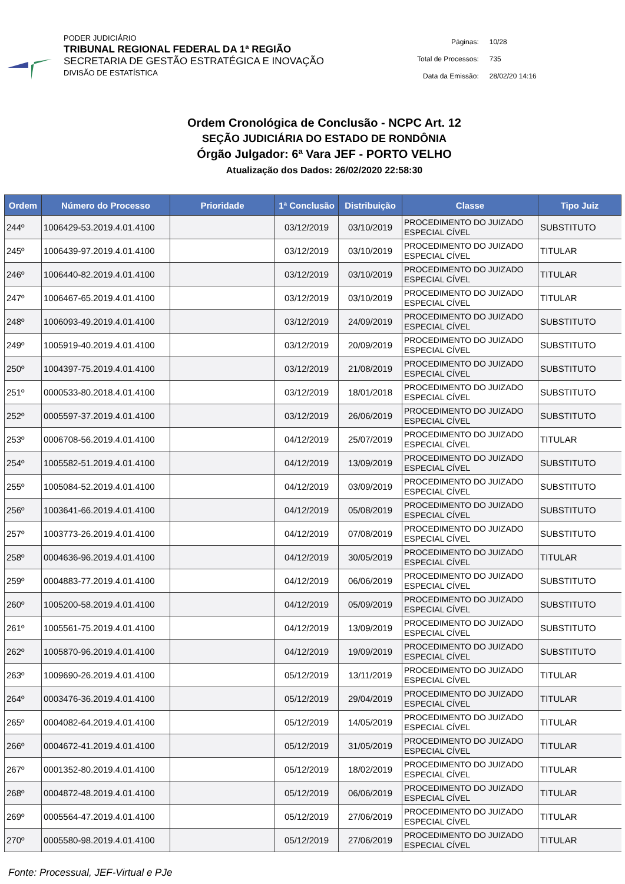PODER JUDICIÁRIO
TRIBUNAL REGIONAL FEDERAL DA 1ª REGIÃO
SECRETARIA DE GESTÃO ESTRATÉGICA E INOVAÇÃO
DIVISÃO DE ESTATÍSTICA
| Páginas: | 10/28 |
| Total de Processos: | 735 |
| Data da Emissão: | 28/02/20 14:16 |
Ordem Cronológica de Conclusão - NCPC Art. 12
SEÇÃO JUDICIÁRIA DO ESTADO DE RONDÔNIA
Órgão Julgador: 6ª Vara JEF - PORTO VELHO
Atualização dos Dados: 26/02/2020 22:58:30
| Ordem | Número do Processo | Prioridade | 1ª Conclusão | Distribuição | Classe | Tipo Juiz |
| --- | --- | --- | --- | --- | --- | --- |
| 244º | 1006429-53.2019.4.01.4100 | | 03/12/2019 | 03/10/2019 | PROCEDIMENTO DO JUIZADO ESPECIAL CÍVEL | SUBSTITUTO |
| 245º | 1006439-97.2019.4.01.4100 | | 03/12/2019 | 03/10/2019 | PROCEDIMENTO DO JUIZADO ESPECIAL CÍVEL | TITULAR |
| 246º | 1006440-82.2019.4.01.4100 | | 03/12/2019 | 03/10/2019 | PROCEDIMENTO DO JUIZADO ESPECIAL CÍVEL | TITULAR |
| 247º | 1006467-65.2019.4.01.4100 | | 03/12/2019 | 03/10/2019 | PROCEDIMENTO DO JUIZADO ESPECIAL CÍVEL | TITULAR |
| 248º | 1006093-49.2019.4.01.4100 | | 03/12/2019 | 24/09/2019 | PROCEDIMENTO DO JUIZADO ESPECIAL CÍVEL | SUBSTITUTO |
| 249º | 1005919-40.2019.4.01.4100 | | 03/12/2019 | 20/09/2019 | PROCEDIMENTO DO JUIZADO ESPECIAL CÍVEL | SUBSTITUTO |
| 250º | 1004397-75.2019.4.01.4100 | | 03/12/2019 | 21/08/2019 | PROCEDIMENTO DO JUIZADO ESPECIAL CÍVEL | SUBSTITUTO |
| 251º | 0000533-80.2018.4.01.4100 | | 03/12/2019 | 18/01/2018 | PROCEDIMENTO DO JUIZADO ESPECIAL CÍVEL | SUBSTITUTO |
| 252º | 0005597-37.2019.4.01.4100 | | 03/12/2019 | 26/06/2019 | PROCEDIMENTO DO JUIZADO ESPECIAL CÍVEL | SUBSTITUTO |
| 253º | 0006708-56.2019.4.01.4100 | | 04/12/2019 | 25/07/2019 | PROCEDIMENTO DO JUIZADO ESPECIAL CÍVEL | TITULAR |
| 254º | 1005582-51.2019.4.01.4100 | | 04/12/2019 | 13/09/2019 | PROCEDIMENTO DO JUIZADO ESPECIAL CÍVEL | SUBSTITUTO |
| 255º | 1005084-52.2019.4.01.4100 | | 04/12/2019 | 03/09/2019 | PROCEDIMENTO DO JUIZADO ESPECIAL CÍVEL | SUBSTITUTO |
| 256º | 1003641-66.2019.4.01.4100 | | 04/12/2019 | 05/08/2019 | PROCEDIMENTO DO JUIZADO ESPECIAL CÍVEL | SUBSTITUTO |
| 257º | 1003773-26.2019.4.01.4100 | | 04/12/2019 | 07/08/2019 | PROCEDIMENTO DO JUIZADO ESPECIAL CÍVEL | SUBSTITUTO |
| 258º | 0004636-96.2019.4.01.4100 | | 04/12/2019 | 30/05/2019 | PROCEDIMENTO DO JUIZADO ESPECIAL CÍVEL | TITULAR |
| 259º | 0004883-77.2019.4.01.4100 | | 04/12/2019 | 06/06/2019 | PROCEDIMENTO DO JUIZADO ESPECIAL CÍVEL | SUBSTITUTO |
| 260º | 1005200-58.2019.4.01.4100 | | 04/12/2019 | 05/09/2019 | PROCEDIMENTO DO JUIZADO ESPECIAL CÍVEL | SUBSTITUTO |
| 261º | 1005561-75.2019.4.01.4100 | | 04/12/2019 | 13/09/2019 | PROCEDIMENTO DO JUIZADO ESPECIAL CÍVEL | SUBSTITUTO |
| 262º | 1005870-96.2019.4.01.4100 | | 04/12/2019 | 19/09/2019 | PROCEDIMENTO DO JUIZADO ESPECIAL CÍVEL | SUBSTITUTO |
| 263º | 1009690-26.2019.4.01.4100 | | 05/12/2019 | 13/11/2019 | PROCEDIMENTO DO JUIZADO ESPECIAL CÍVEL | TITULAR |
| 264º | 0003476-36.2019.4.01.4100 | | 05/12/2019 | 29/04/2019 | PROCEDIMENTO DO JUIZADO ESPECIAL CÍVEL | TITULAR |
| 265º | 0004082-64.2019.4.01.4100 | | 05/12/2019 | 14/05/2019 | PROCEDIMENTO DO JUIZADO ESPECIAL CÍVEL | TITULAR |
| 266º | 0004672-41.2019.4.01.4100 | | 05/12/2019 | 31/05/2019 | PROCEDIMENTO DO JUIZADO ESPECIAL CÍVEL | TITULAR |
| 267º | 0001352-80.2019.4.01.4100 | | 05/12/2019 | 18/02/2019 | PROCEDIMENTO DO JUIZADO ESPECIAL CÍVEL | TITULAR |
| 268º | 0004872-48.2019.4.01.4100 | | 05/12/2019 | 06/06/2019 | PROCEDIMENTO DO JUIZADO ESPECIAL CÍVEL | TITULAR |
| 269º | 0005564-47.2019.4.01.4100 | | 05/12/2019 | 27/06/2019 | PROCEDIMENTO DO JUIZADO ESPECIAL CÍVEL | TITULAR |
| 270º | 0005580-98.2019.4.01.4100 | | 05/12/2019 | 27/06/2019 | PROCEDIMENTO DO JUIZADO ESPECIAL CÍVEL | TITULAR |
Fonte: Processual, JEF-Virtual e PJe